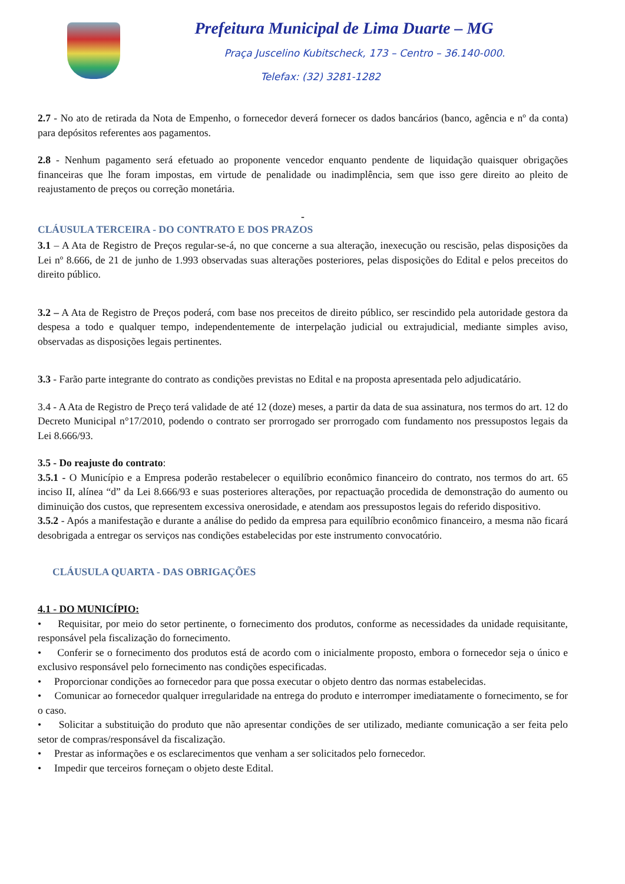Prefeitura Municipal de Lima Duarte – MG
Praça Juscelino Kubitscheck, 173 – Centro – 36.140-000.
Telefax: (32) 3281-1282
2.7 - No ato de retirada da Nota de Empenho, o fornecedor deverá fornecer os dados bancários (banco, agência e nº da conta) para depósitos referentes aos pagamentos.
2.8 - Nenhum pagamento será efetuado ao proponente vencedor enquanto pendente de liquidação quaisquer obrigações financeiras que lhe foram impostas, em virtude de penalidade ou inadimplência, sem que isso gere direito ao pleito de reajustamento de preços ou correção monetária.
-
CLÁUSULA TERCEIRA - DO CONTRATO E DOS PRAZOS
3.1 – A Ata de Registro de Preços regular-se-á, no que concerne a sua alteração, inexecução ou rescisão, pelas disposições da Lei nº 8.666, de 21 de junho de 1.993 observadas suas alterações posteriores, pelas disposições do Edital e pelos preceitos do direito público.
3.2 – A Ata de Registro de Preços poderá, com base nos preceitos de direito público, ser rescindido pela autoridade gestora da despesa a todo e qualquer tempo, independentemente de interpelação judicial ou extrajudicial, mediante simples aviso, observadas as disposições legais pertinentes.
3.3 - Farão parte integrante do contrato as condições previstas no Edital e na proposta apresentada pelo adjudicatário.
3.4 - A Ata de Registro de Preço terá validade de até 12 (doze) meses, a partir da data de sua assinatura, nos termos do art. 12 do Decreto Municipal n°17/2010, podendo o contrato ser prorrogado ser prorrogado com fundamento nos pressupostos legais da Lei 8.666/93.
3.5 - Do reajuste do contrato:
3.5.1 - O Município e a Empresa poderão restabelecer o equilíbrio econômico financeiro do contrato, nos termos do art. 65 inciso II, alínea “d” da Lei 8.666/93 e suas posteriores alterações, por repactuação procedida de demonstração do aumento ou diminuição dos custos, que representem excessiva onerosidade, e atendam aos pressupostos legais do referido dispositivo.
3.5.2 - Após a manifestação e durante a análise do pedido da empresa para equilíbrio econômico financeiro, a mesma não ficará desobrigada a entregar os serviços nas condições estabelecidas por este instrumento convocatório.
CLÁUSULA QUARTA - DAS OBRIGAÇÕES
4.1 - DO MUNICÍPIO:
• Requisitar, por meio do setor pertinente, o fornecimento dos produtos, conforme as necessidades da unidade requisitante, responsável pela fiscalização do fornecimento.
• Conferir se o fornecimento dos produtos está de acordo com o inicialmente proposto, embora o fornecedor seja o único e exclusivo responsável pelo fornecimento nas condições especificadas.
• Proporcionar condições ao fornecedor para que possa executar o objeto dentro das normas estabelecidas.
• Comunicar ao fornecedor qualquer irregularidade na entrega do produto e interromper imediatamente o fornecimento, se for o caso.
• Solicitar a substituição do produto que não apresentar condições de ser utilizado, mediante comunicação a ser feita pelo setor de compras/responsável da fiscalização.
• Prestar as informações e os esclarecimentos que venham a ser solicitados pelo fornecedor.
• Impedir que terceiros forneçam o objeto deste Edital.